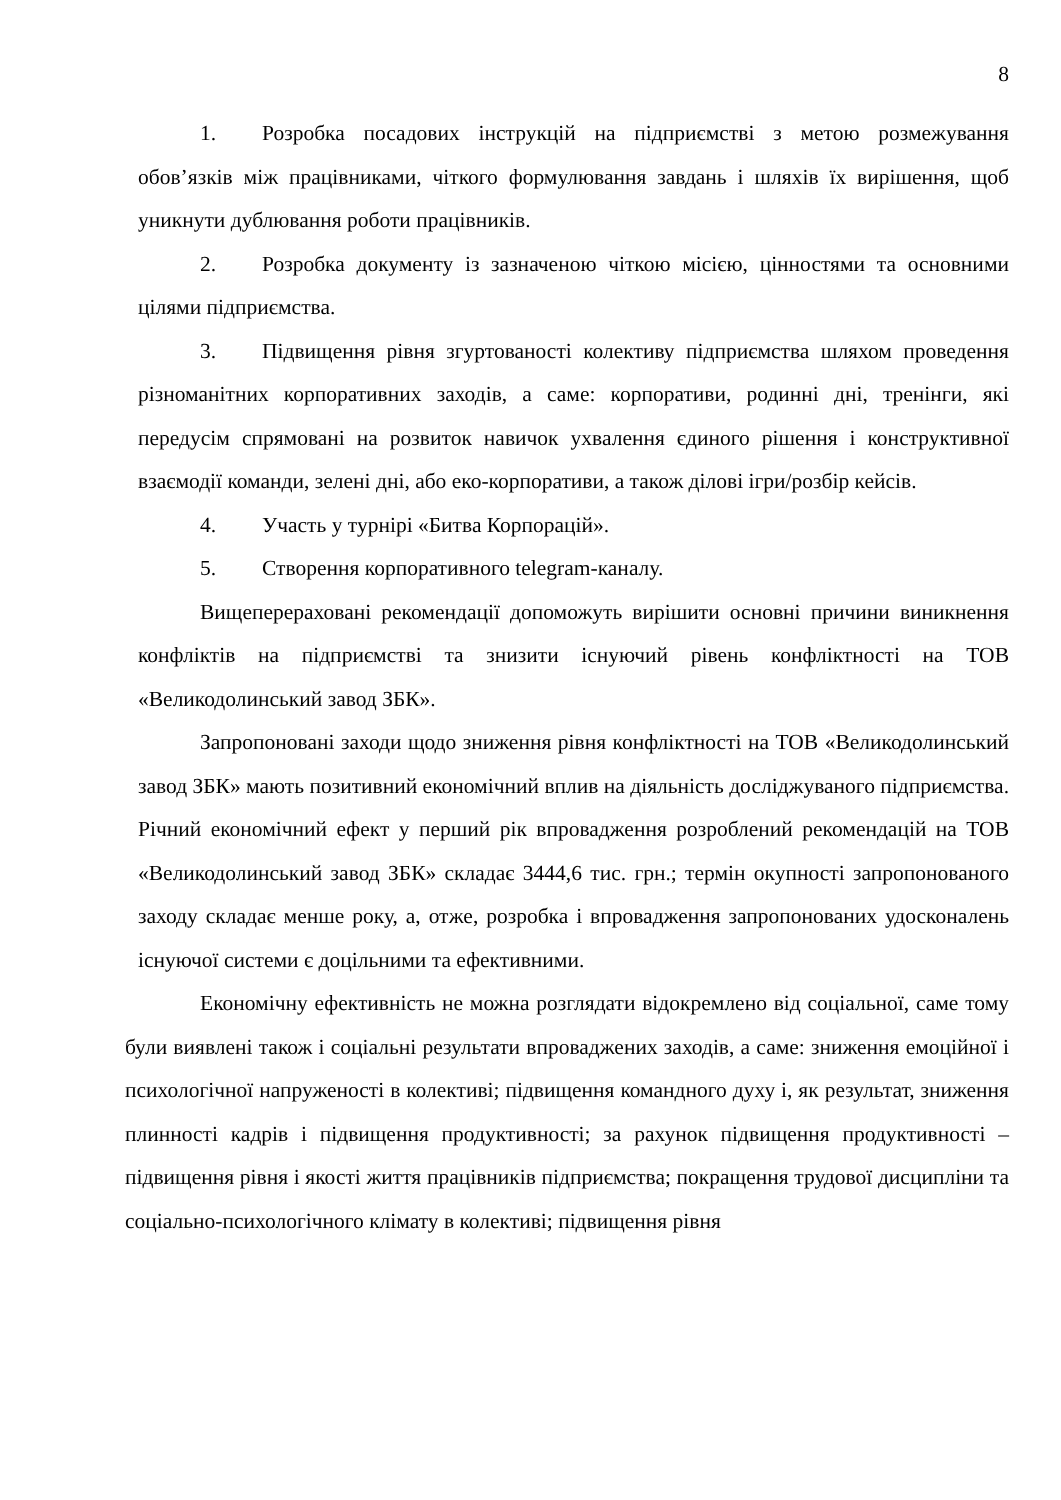8
1. Розробка посадових інструкцій на підприємстві з метою розмежування обов’язків між працівниками, чіткого формулювання завдань і шляхів їх вирішення, щоб уникнути дублювання роботи працівників.
2. Розробка документу із зазначеною чіткою місією, цінностями та основними цілями підприємства.
3. Підвищення рівня згуртованості колективу підприємства шляхом проведення різноманітних корпоративних заходів, а саме: корпоративи, родинні дні, тренінги, які передусім спрямовані на розвиток навичок ухвалення єдиного рішення і конструктивної взаємодії команди, зелені дні, або еко-корпоративи, а також ділові ігри/розбір кейсів.
4. Участь у турнірі «Битва Корпорацій».
5. Створення корпоративного telegram-каналу.
Вищеперераховані рекомендації допоможуть вирішити основні причини виникнення конфліктів на підприємстві та знизити існуючий рівень конфліктності на ТОВ «Великодолинський завод ЗБК».
Запропоновані заходи щодо зниження рівня конфліктності на ТОВ «Великодолинський завод ЗБК» мають позитивний економічний вплив на діяльність досліджуваного підприємства. Річний економічний ефект у перший рік впровадження розроблений рекомендацій на ТОВ «Великодолинський завод ЗБК» складає 3444,6 тис. грн.; термін окупності запропонованого заходу складає менше року, а, отже, розробка і впровадження запропонованих удосконалень існуючої системи є доцільними та ефективними.
Економічну ефективність не можна розглядати відокремлено від соціальної, саме тому були виявлені також і соціальні результати впроваджених заходів, а саме: зниження емоційної і психологічної напруженості в колективі; підвищення командного духу і, як результат, зниження плинності кадрів і підвищення продуктивності; за рахунок підвищення продуктивності – підвищення рівня і якості життя працівників підприємства; покращення трудової дисципліни та соціально-психологічного клімату в колективі; підвищення рівня